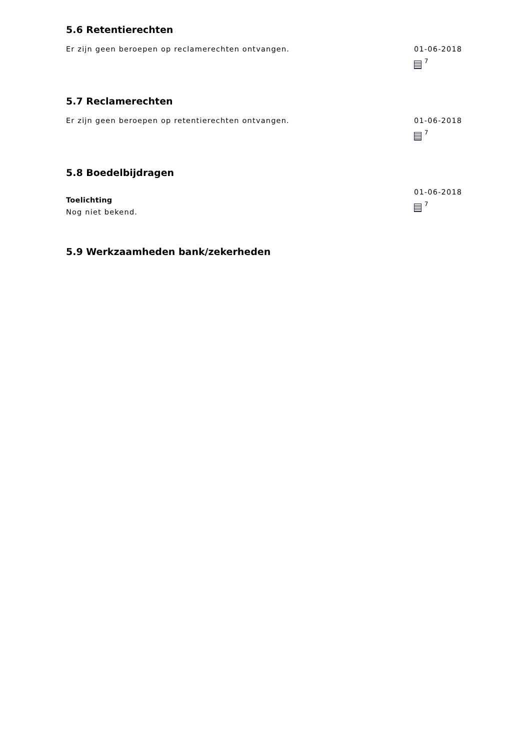5.6 Retentierechten
Er zijn geen beroepen op reclamerechten ontvangen. 01-06-2018
<sup>7</sup>
5.7 Reclamerechten
Er zijn geen beroepen op retentierechten ontvangen. 01-06-2018
<sup>7</sup>
5.8 Boedelbijdragen
Toelichting
Nog niet bekend.
01-06-2018
<sup>7</sup>
5.9 Werkzaamheden bank/zekerheden